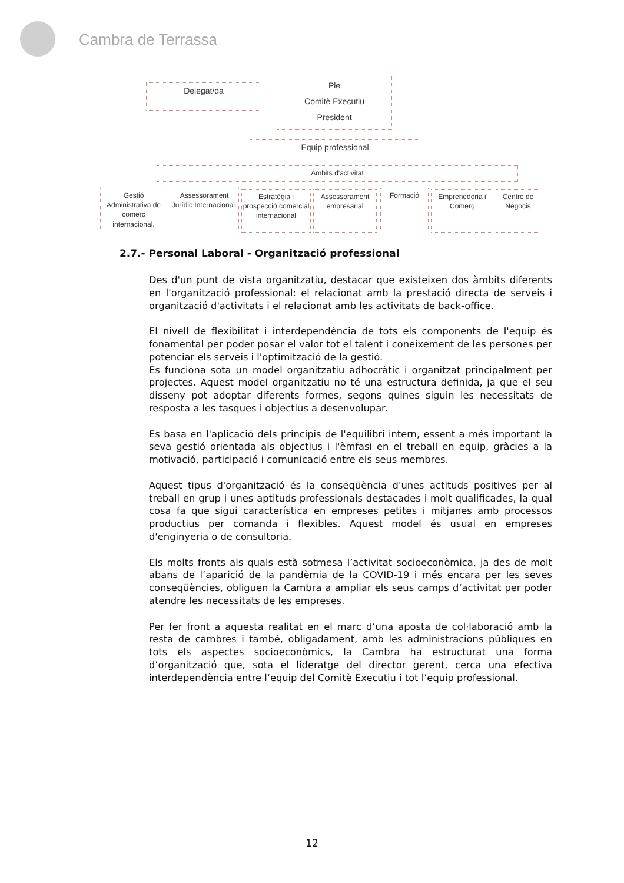Cambra de Terrassa
Delegat/da
Ple
Comitè Executiu
President
Equip professional
Àmbits d'activitat
Gestió Administrativa de comerç internacional.
Assessorament Jurídic Internacional.
Estratègia i prospecció comercial internacional
Assessorament empresarial
Formació
Emprenedoria i Comerç
Centre de Negocis
2.7.- Personal Laboral - Organització professional
Des d'un punt de vista organitzatiu, destacar que existeixen dos àmbits diferents en l'organització professional: el relacionat amb la prestació directa de serveis i organització d'activitats i el relacionat amb les activitats de back-office.
El nivell de flexibilitat i interdependència de tots els components de l'equip és fonamental per poder posar el valor tot el talent i coneixement de les persones per potenciar els serveis i l'optimització de la gestió.
Es funciona sota un model organitzatiu adhocràtic i organitzat principalment per projectes. Aquest model organitzatiu no té una estructura definida, ja que el seu disseny pot adoptar diferents formes, segons quines siguin les necessitats de resposta a les tasques i objectius a desenvolupar.
Es basa en l'aplicació dels principis de l'equilibri intern, essent a més important la seva gestió orientada als objectius i l'èmfasi en el treball en equip, gràcies a la motivació, participació i comunicació entre els seus membres.
Aquest tipus d'organització és la conseqüència d'unes actituds positives per al treball en grup i unes aptituds professionals destacades i molt qualificades, la qual cosa fa que sigui característica en empreses petites i mitjanes amb processos productius per comanda i flexibles. Aquest model és usual en empreses d'enginyeria o de consultoria.
Els molts fronts als quals està sotmesa l’activitat socioeconòmica, ja des de molt abans de l’aparició de la pandèmia de la COVID-19 i més encara per les seves conseqüències, obliguen la Cambra a ampliar els seus camps d’activitat per poder atendre les necessitats de les empreses.
Per fer front a aquesta realitat en el marc d’una aposta de col·laboració amb la resta de cambres i també, obligadament, amb les administracions públiques en tots els aspectes socioeconòmics, la Cambra ha estructurat una forma d’organització que, sota el lideratge del director gerent, cerca una efectiva interdependència entre l’equip del Comitè Executiu i tot l’equip professional.
12